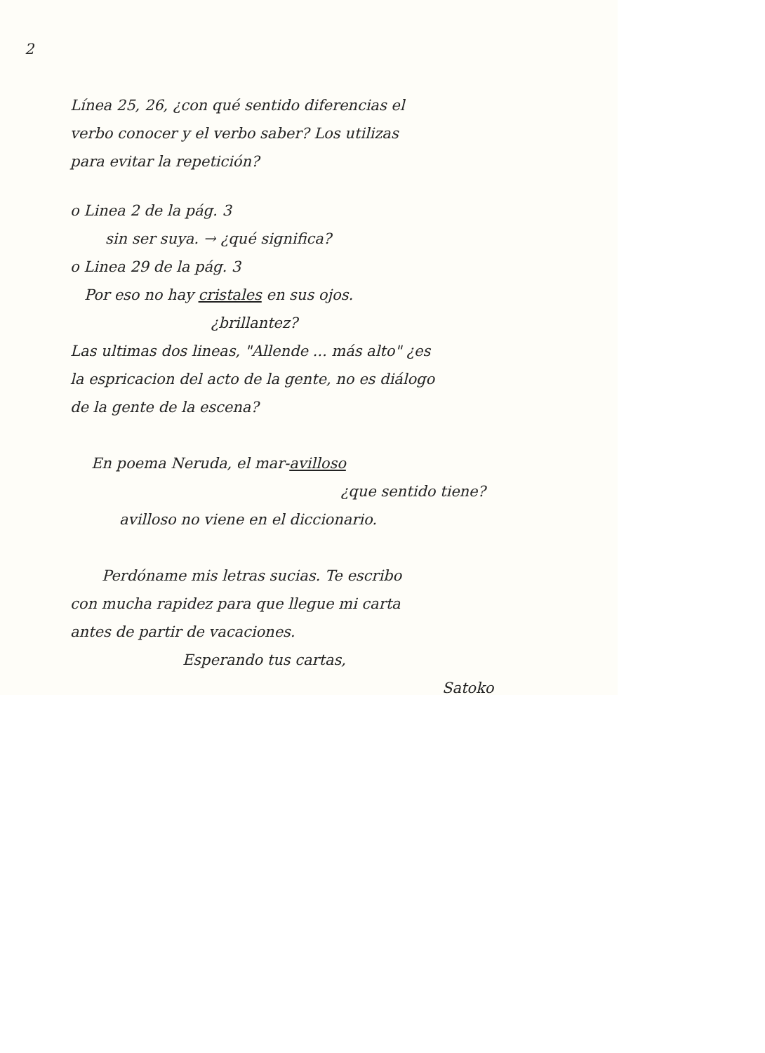2
Línea 25, 26, ¿con qué sentido diferencias el
verbo conocer y el verbo saber? Los utilizas
para evitar la repetición?
o Linea 2 de la pág. 3
sin ser suya. → ¿qué significa?
o Linea 29 de la pág. 3
Por eso no hay cristales en sus ojos.
¿brillantez?
Las ultimas dos lineas, "Allende ... más alto" ¿es
la espricacion del acto de la gente, no es diálogo
de la gente de la escena?
En poema Neruda, el mar-avilloso
¿que sentido tiene?
avilloso no viene en el diccionario.
Perdóname mis letras sucias. Te escribo
con mucha rapidez para que llegue mi carta
antes de partir de vacaciones.
Esperando tus cartas,
Satoko